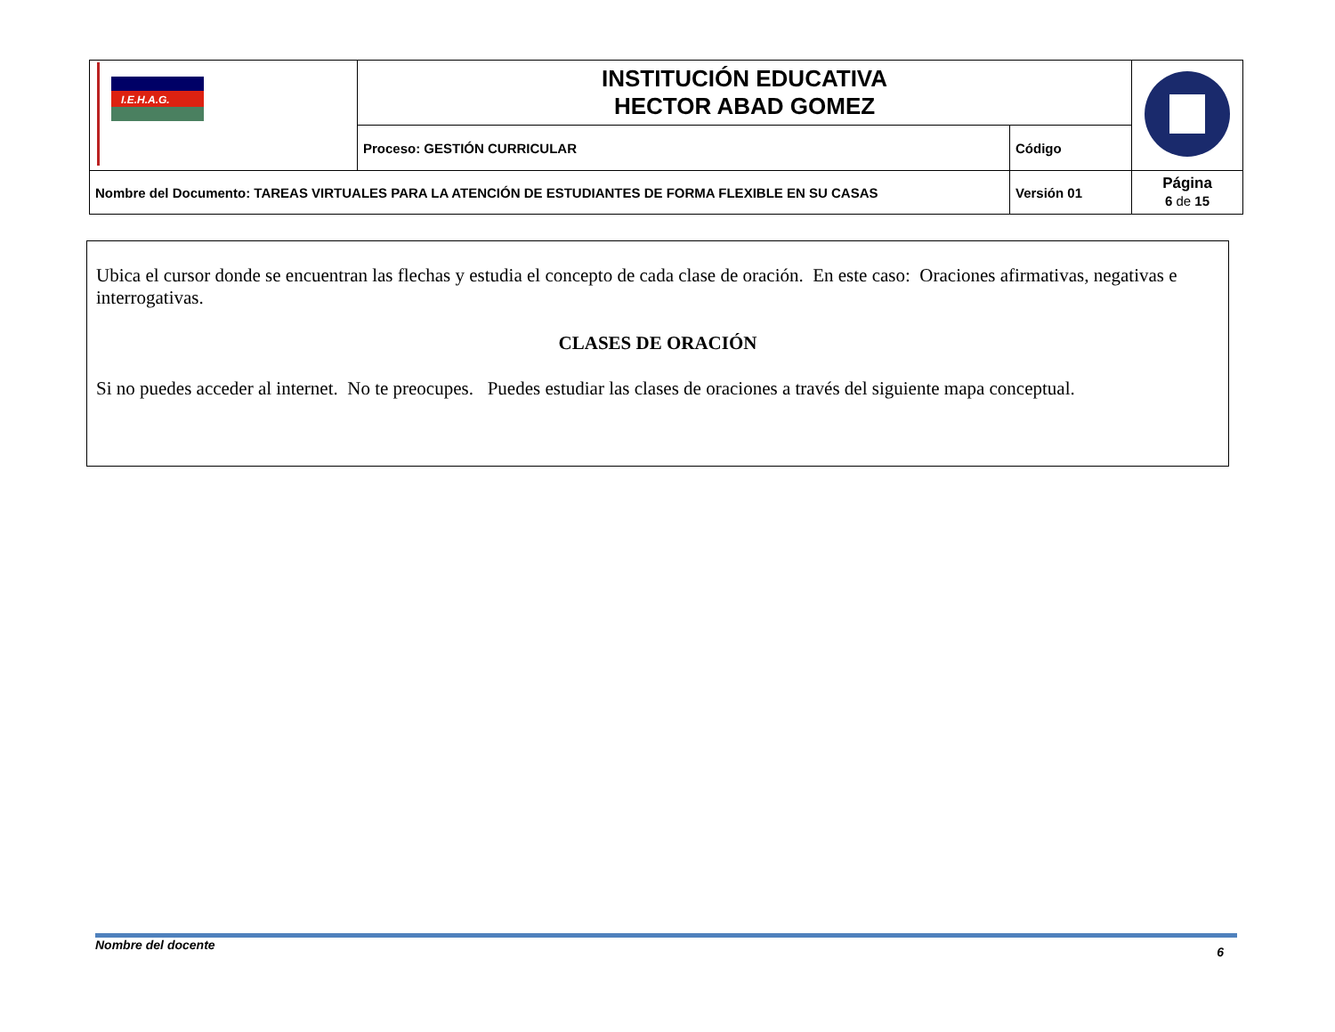| I.E.H.A.G. | INSTITUCIÓN EDUCATIVA HECTOR ABAD GOMEZ | | |
| | Proceso: GESTIÓN CURRICULAR | Código | |
| Nombre del Documento: TAREAS VIRTUALES PARA LA ATENCIÓN DE ESTUDIANTES DE FORMA FLEXIBLE EN SU CASAS | | Versión 01 | Página 6 de 15 |
Ubica el cursor donde se encuentran las flechas y estudia el concepto de cada clase de oración. En este caso: Oraciones afirmativas, negativas e interrogativas.
CLASES DE ORACIÓN
Si no puedes acceder al internet. No te preocupes. Puedes estudiar las clases de oraciones a través del siguiente mapa conceptual.
Nombre del docente 6